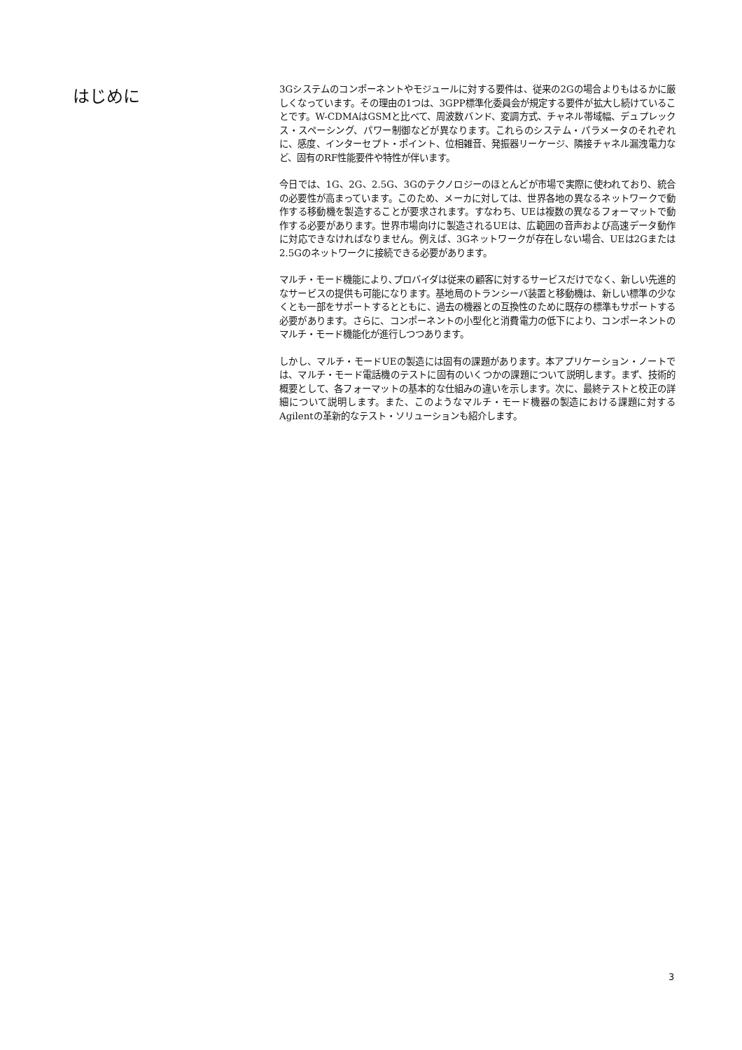はじめに
3Gシステムのコンポーネントやモジュールに対する要件は、従来の2Gの場合よりもはるかに厳しくなっています。その理由の1つは、3GPP標準化委員会が規定する要件が拡大し続けていることです。W-CDMAはGSMと比べて、周波数バンド、変調方式、チャネル帯域幅、デュプレックス・スペーシング、パワー制御などが異なります。これらのシステム・パラメータのそれぞれに、感度、インターセプト・ポイント、位相雑音、発振器リーケージ、隣接チャネル漏洩電力など、固有のRF性能要件や特性が伴います。
今日では、1G、2G、2.5G、3Gのテクノロジーのほとんどが市場で実際に使われており、統合の必要性が高まっています。このため、メーカに対しては、世界各地の異なるネットワークで動作する移動機を製造することが要求されます。すなわち、UEは複数の異なるフォーマットで動作する必要があります。世界市場向けに製造されるUEは、広範囲の音声および高速データ動作に対応できなければなりません。例えば、3Gネットワークが存在しない場合、UEは2Gまたは2.5Gのネットワークに接続できる必要があります。
マルチ・モード機能により､プロバイダは従来の顧客に対するサービスだけでなく、新しい先進的なサービスの提供も可能になります。基地局のトランシーバ装置と移動機は、新しい標準の少なくとも一部をサポートするとともに、過去の機器との互換性のために既存の標準もサポートする必要があります。さらに、コンポーネントの小型化と消費電力の低下により、コンポーネントのマルチ・モード機能化が進行しつつあります。
しかし、マルチ・モードUEの製造には固有の課題があります。本アプリケーション・ノートでは、マルチ・モード電話機のテストに固有のいくつかの課題について説明します。まず、技術的概要として、各フォーマットの基本的な仕組みの違いを示します。次に、最終テストと校正の詳細について説明します。また、このようなマルチ・モード機器の製造における課題に対するAgilentの革新的なテスト・ソリューションも紹介します。
3